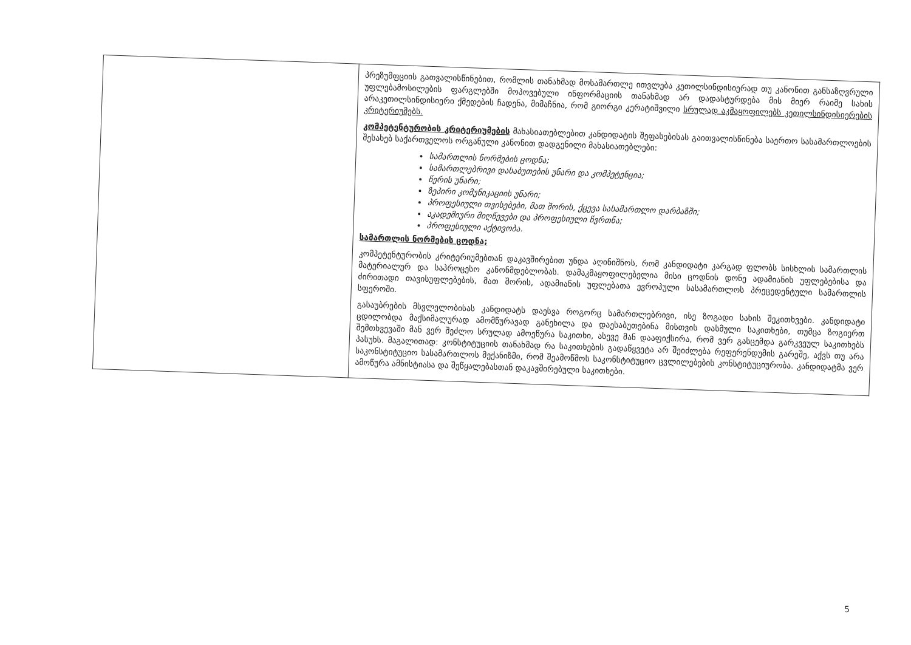| | პრეზუმფციის გათვალისწინებით, რომლის თანახმად მოსამართლე ითვლება კეთილსინდისიერად თუ კანონით განსაზღვრული უფლებამოსილების ფარგლებში მოპოვებული ინფორმაციის თანახმად არ დადასტურდება მის მიერ რაიმე სახის არაკეთილსინდისიერი ქმედების ჩადენა, მიმაჩნია, რომ გიორგი კერატიშვილი სრულად აკმაყოფილებს კეთილსინდისიერების კრიტერიუმებს. კომპეტენტურობის კრიტერიუმების მახასიათებლებით კანდიდატის შეფასებისას გაითვალისწინება საერთო სასამართლოების შესახებ საქართველოს ორგანული კანონით დადგენილი მახასიათებლები: სამართლის ნორმების ცოდნა; სამართლებრივი დასაბუთების უნარი და კომპეტენცია; წერის უნარი; ზეპირი კომუნიკაციის უნარი; პროფესიული თვისებები, მათ შორის, ქცევა სასამართლო დარბაზში; აკადემიური მიღწევები და პროფესიული წვრთნა; პროფესიული აქტივობა. სამართლის ნორმების ცოდნა; კომპეტენტურობის კრიტერიუმებთან დაკავშირებით უნდა აღინიშნოს, რომ კანდიდატი კარგად ფლობს სისხლის სამართლის მატერიალურ და საპროცესო კანონმდებლობას. დამაკმაყოფილებელია მისი ცოდნის დონე ადამიანის უფლებებისა და ძირითადი თავისუფლებების, მათ შორის, ადამიანის უფლებათა ევროპული სასამართლოს პრეცედენტული სამართლის სფეროში. გასაუბრების მსვლელობისას კანდიდატს დაესვა როგორც სამართლებრივი, ისე ზოგადი სახის შეკითხვები. კანდიდატი ცდილობდა მაქსიმალურად ამომწურავად განეხილა და დაესაბუთებინა მისთვის დასმული საკითხები, თუმცა ზოგიერთ შემთხვევაში მან ვერ შეძლო სრულად ამოეწურა საკითხი, ასევე მან დააფიქსირა, რომ ვერ გასცემდა გარკვეულ საკითხებს პასუხს. მაგალითად: კონსტიტუციის თანახმად რა საკითხების გადაწყვეტა არ შეიძლება რეფერენდუმის გარეშე, აქვს თუ არა საკონსტიტუციო სასამართლოს მექანიზმი, რომ შეამოწმოს საკონსტიტუციო ცვლილებების კონსტიტუციურობა. კანდიდატმა ვერ ამოწურა ამნისტიასა და შეწყალებასთან დაკავშირებული საკითხები. |
5